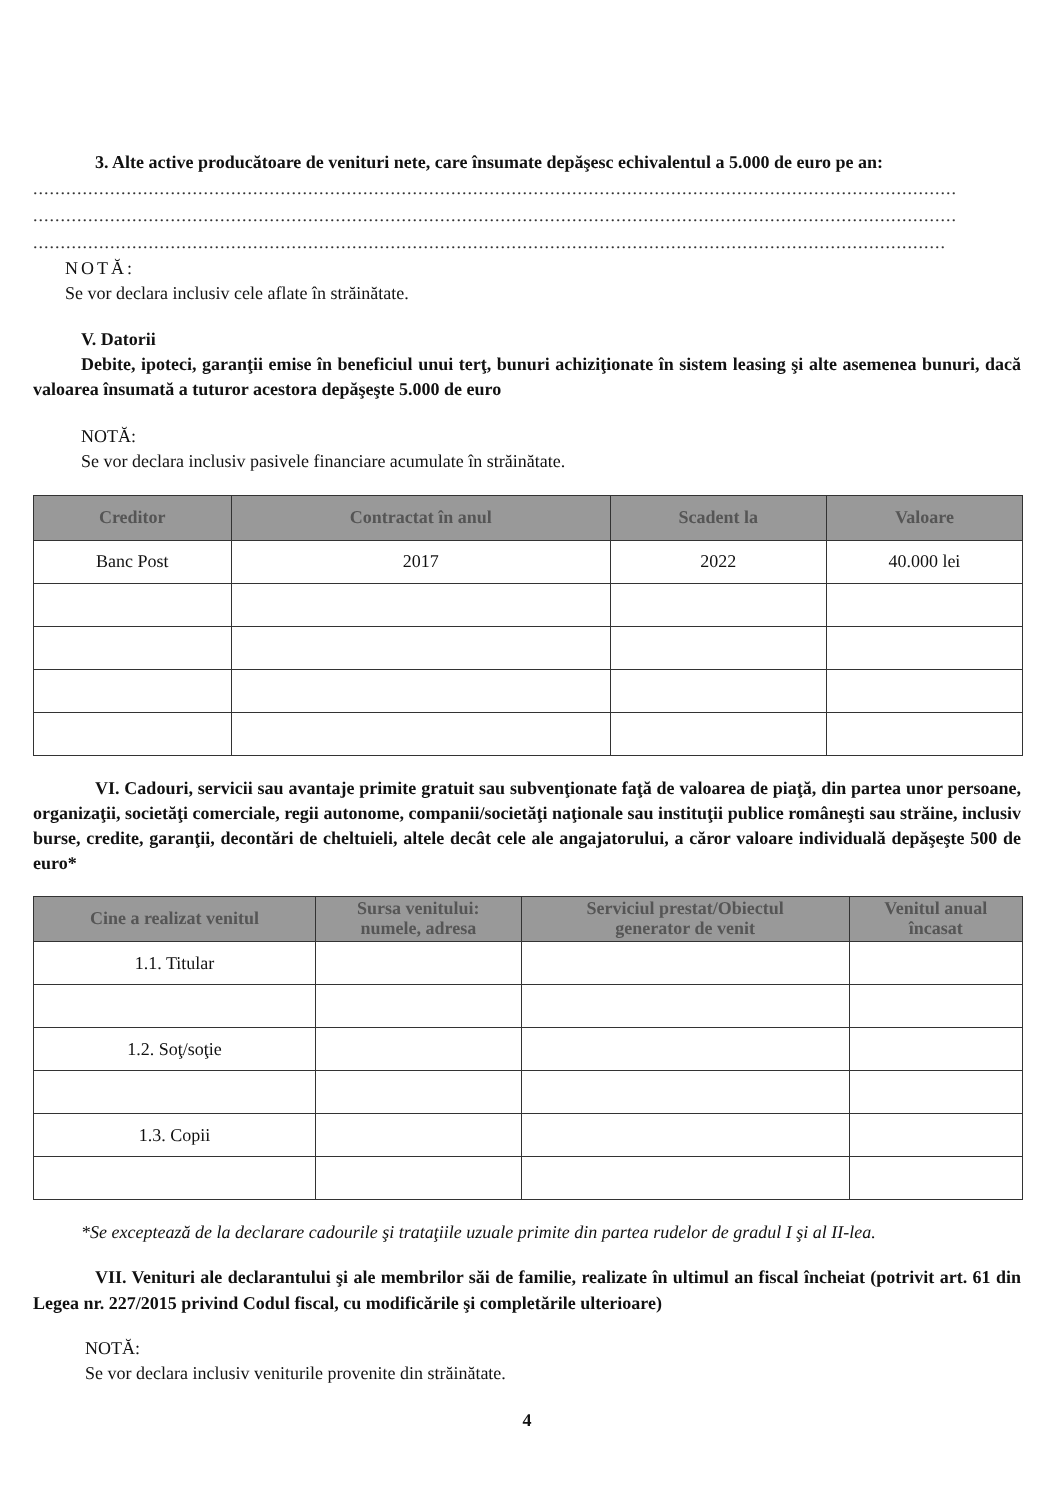3. Alte active producătoare de venituri nete, care însumate depăşesc echivalentul a 5.000 de euro pe an:
........................................................................................................................................................................
........................................................................................................................................................................
......................................................................................................................................................................
NOTĂ:
Se vor declara inclusiv cele aflate în străinătate.
V. Datorii
Debite, ipoteci, garanţii emise în beneficiul unui terţ, bunuri achiziţionate în sistem leasing şi alte asemenea bunuri, dacă valoarea însumată a tuturor acestora depăşeşte 5.000 de euro
NOTĂ:
Se vor declara inclusiv pasivele financiare acumulate în străinătate.
| Creditor | Contractat în anul | Scadent la | Valoare |
| --- | --- | --- | --- |
| Banc Post | 2017 | 2022 | 40.000 lei |
VI. Cadouri, servicii sau avantaje primite gratuit sau subvenţionate faţă de valoarea de piaţă, din partea unor persoane, organizaţii, societăţi comerciale, regii autonome, companii/societăţi naţionale sau instituţii publice româneşti sau străine, inclusiv burse, credite, garanţii, decontări de cheltuieli, altele decât cele ale angajatorului, a căror valoare individuală depăşeşte 500 de euro*
| Cine a realizat venitul | Sursa venitului: numele, adresa | Serviciul prestat/Obiectul generator de venit | Venitul anual încasat |
| --- | --- | --- | --- |
| 1.1. Titular | | | |
| 1.2. Soţ/soţie | | | |
| 1.3. Copii | | | |
*Se exceptează de la declarare cadourile şi trataţiile uzuale primite din partea rudelor de gradul I şi al II-lea.
VII. Venituri ale declarantului şi ale membrilor săi de familie, realizate în ultimul an fiscal încheiat (potrivit art. 61 din Legea nr. 227/2015 privind Codul fiscal, cu modificările şi completările ulterioare)
NOTĂ:
Se vor declara inclusiv veniturile provenite din străinătate.
4